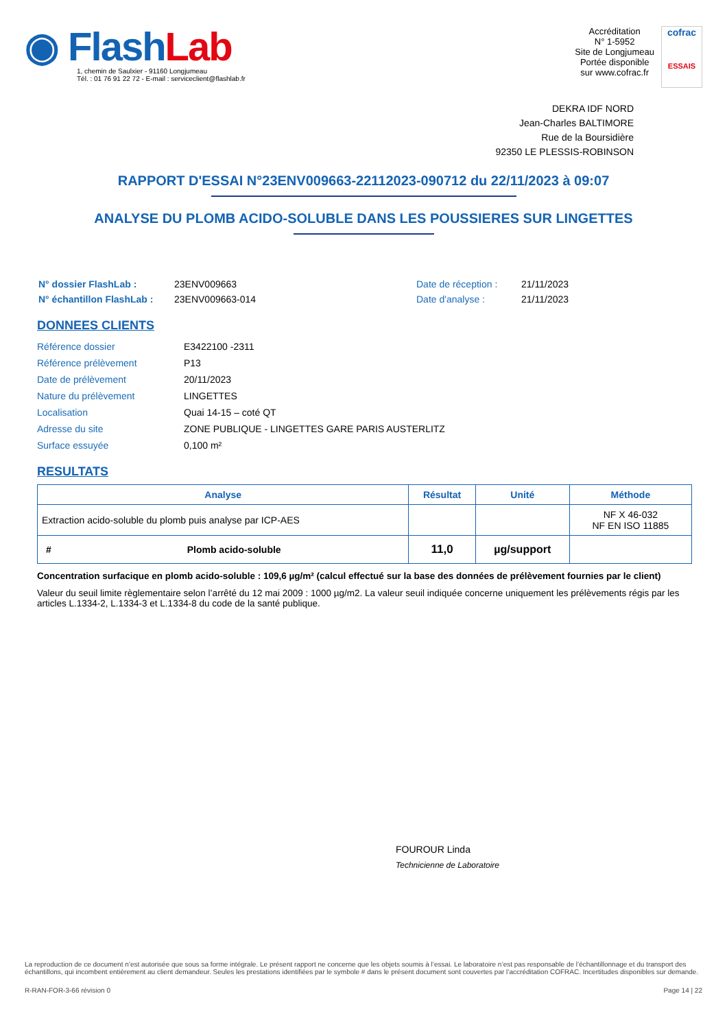◉ Flash Lab
1, chemin de Saulxier - 91160 Longjumeau
Tél. : 01 76 91 22 72 - E-mail : serviceclient@flashlab.fr
Accréditation
N° 1-5952
Site de Longjumeau
Portée disponible
sur www.cofrac.fr
cofrac
ESSAIS
DEKRA IDF NORD
Jean-Charles BALTIMORE
Rue de la Boursidière
92350 LE PLESSIS-ROBINSON
RAPPORT D'ESSAI N°23ENV009663-22112023-090712 du 22/11/2023 à 09:07
ANALYSE DU PLOMB ACIDO-SOLUBLE DANS LES POUSSIERES SUR LINGETTES
| N° dossier FlashLab : | 23ENV009663 | Date de réception : | 21/11/2023 |
| N° échantillon FlashLab : | 23ENV009663-014 | Date d'analyse : | 21/11/2023 |
DONNEES CLIENTS
| Référence dossier | E3422100 -2311 |
| Référence prélèvement | P13 |
| Date de prélèvement | 20/11/2023 |
| Nature du prélèvement | LINGETTES |
| Localisation | Quai 14-15 – coté QT |
| Adresse du site | ZONE PUBLIQUE - LINGETTES GARE PARIS AUSTERLITZ |
| Surface essuyée | 0,100 m² |
RESULTATS
| Analyse | | Résultat | Unité | Méthode |
| --- | --- | --- | --- | --- |
| Extraction acido-soluble du plomb puis analyse par ICP-AES | | | | NF X 46-032 NF EN ISO 11885 |
| # | Plomb acido-soluble | 11,0 | µg/support | |
Concentration surfacique en plomb acido-soluble : 109,6 µg/m² (calcul effectué sur la base des données de prélèvement fournies par le client)
Valeur du seuil limite règlementaire selon l’arrêté du 12 mai 2009 : 1000 µg/m2. La valeur seuil indiquée concerne uniquement les prélèvements régis par les articles L.1334-2, L.1334-3 et L.1334-8 du code de la santé publique.
FOUROUR Linda
Technicienne de Laboratoire
La reproduction de ce document n’est autorisée que sous sa forme intégrale. Le présent rapport ne concerne que les objets soumis à l’essai. Le laboratoire n’est pas responsable de l’échantillonnage et du transport des échantillons, qui incombent entièrement au client demandeur. Seules les prestations identifiées par le symbole # dans le présent document sont couvertes par l’accréditation COFRAC. Incertitudes disponibles sur demande.
R-RAN-FOR-3-66 révision 0 Page 14 | 22